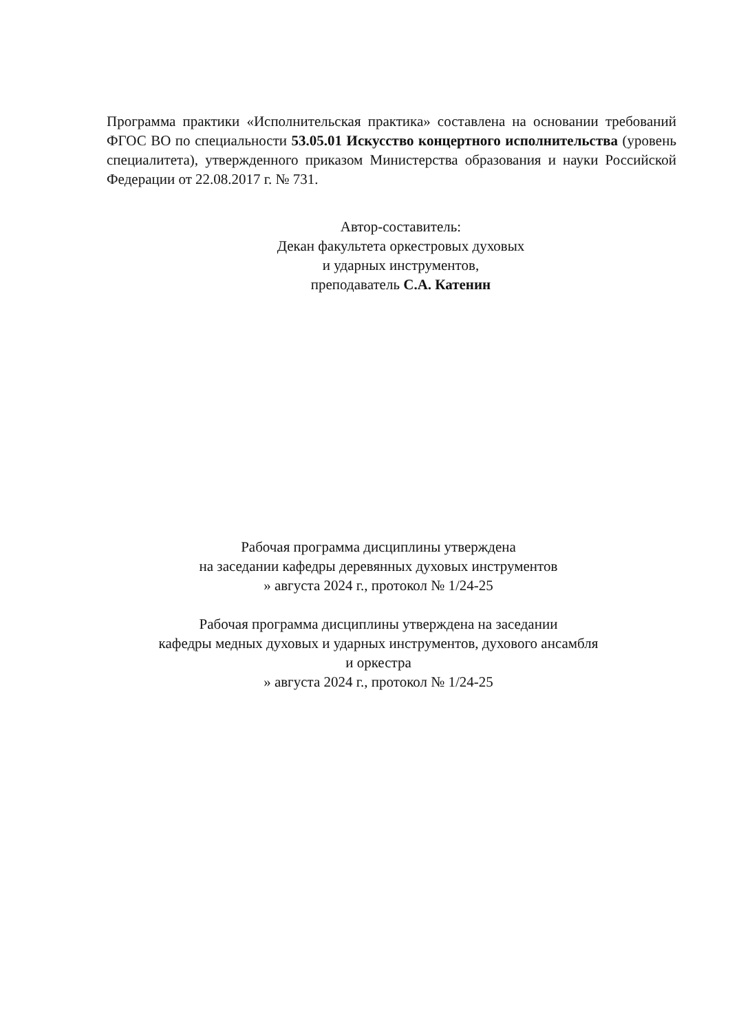Программа практики «Исполнительская практика» составлена на основании требований ФГОС ВО по специальности 53.05.01 Искусство концертного исполнительства (уровень специалитета), утвержденного приказом Министерства образования и науки Российской Федерации от 22.08.2017 г. № 731.
Автор-составитель:
Декан факультета оркестровых духовых
и ударных инструментов,
преподаватель С.А. Катенин
Рабочая программа дисциплины утверждена
на заседании кафедры деревянных духовых инструментов
» августа 2024 г., протокол № 1/24-25
Рабочая программа дисциплины утверждена на заседании
кафедры медных духовых и ударных инструментов, духового ансамбля
и оркестра
» августа 2024 г., протокол № 1/24-25